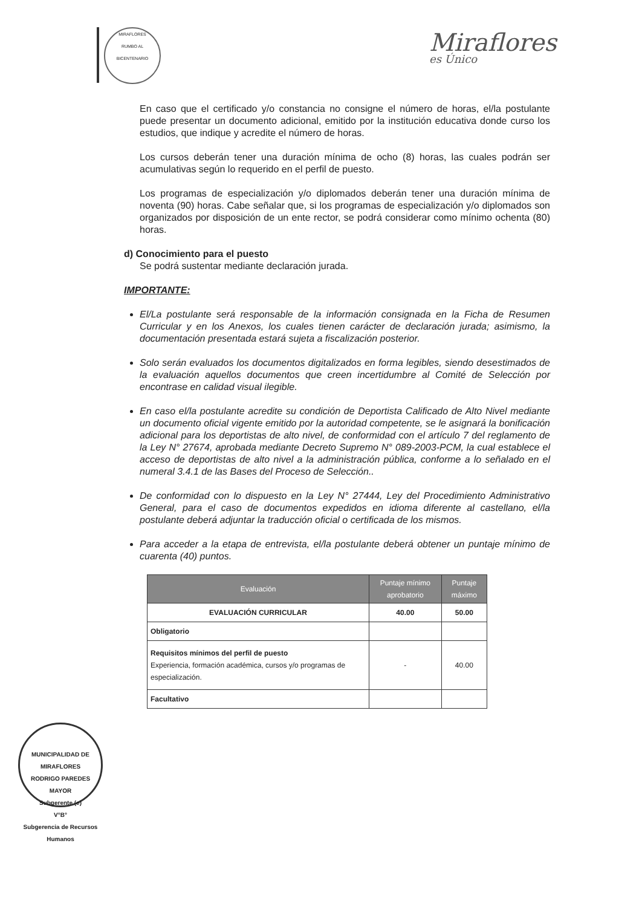MIRAFLORES
RUMBO AL BICENTENARIO
Miraflores
es Único
En caso que el certificado y/o constancia no consigne el número de horas, el/la postulante puede presentar un documento adicional, emitido por la institución educativa donde curso los estudios, que indique y acredite el número de horas.
Los cursos deberán tener una duración mínima de ocho (8) horas, las cuales podrán ser acumulativas según lo requerido en el perfil de puesto.
Los programas de especialización y/o diplomados deberán tener una duración mínima de noventa (90) horas. Cabe señalar que, si los programas de especialización y/o diplomados son organizados por disposición de un ente rector, se podrá considerar como mínimo ochenta (80) horas.
d) Conocimiento para el puesto
Se podrá sustentar mediante declaración jurada.
IMPORTANTE:
El/La postulante será responsable de la información consignada en la Ficha de Resumen Curricular y en los Anexos, los cuales tienen carácter de declaración jurada; asimismo, la documentación presentada estará sujeta a fiscalización posterior.
Solo serán evaluados los documentos digitalizados en forma legibles, siendo desestimados de la evaluación aquellos documentos que creen incertidumbre al Comité de Selección por encontrase en calidad visual ilegible.
En caso el/la postulante acredite su condición de Deportista Calificado de Alto Nivel mediante un documento oficial vigente emitido por la autoridad competente, se le asignará la bonificación adicional para los deportistas de alto nivel, de conformidad con el artículo 7 del reglamento de la Ley N° 27674, aprobada mediante Decreto Supremo N° 089-2003-PCM, la cual establece el acceso de deportistas de alto nivel a la administración pública, conforme a lo señalado en el numeral 3.4.1 de las Bases del Proceso de Selección..
De conformidad con lo dispuesto en la Ley N° 27444, Ley del Procedimiento Administrativo General, para el caso de documentos expedidos en idioma diferente al castellano, el/la postulante deberá adjuntar la traducción oficial o certificada de los mismos.
Para acceder a la etapa de entrevista, el/la postulante deberá obtener un puntaje mínimo de cuarenta (40) puntos.
| Evaluación | Puntaje mínimo aprobatorio | Puntaje máximo |
| --- | --- | --- |
| EVALUACIÓN CURRICULAR | 40.00 | 50.00 |
| Obligatorio | | |
| Requisitos mínimos del perfil de puesto Experiencia, formación académica, cursos y/o programas de especialización. | - | 40.00 |
| Facultativo | | |
MUNICIPALIDAD DE MIRAFLORES
RODRIGO PAREDES MAYOR
Subgerente (e)
V°B°
Subgerencia de Recursos Humanos